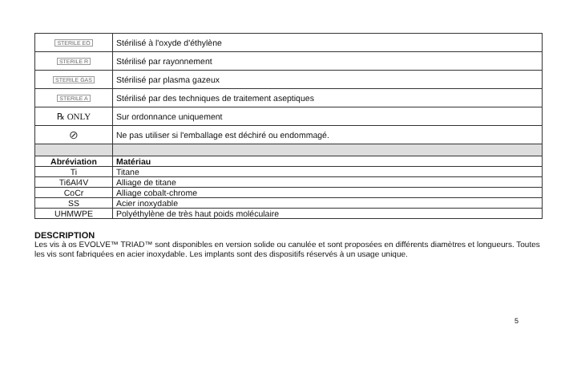| STERILE EO | Stérilisé à l'oxyde d'éthylène |
| STERILE R | Stérilisé par rayonnement |
| STERILE GAS | Stérilisé par plasma gazeux |
| STERILE A | Stérilisé par des techniques de traitement aseptiques |
| ℞ ONLY | Sur ordonnance uniquement |
| ⊘ | Ne pas utiliser si l'emballage est déchiré ou endommagé. |
| Abréviation | Matériau |
| Ti | Titane |
| Ti6Al4V | Alliage de titane |
| CoCr | Alliage cobalt-chrome |
| SS | Acier inoxydable |
| UHMWPE | Polyéthylène de très haut poids moléculaire |
DESCRIPTION
Les vis à os EVOLVE™ TRIAD™ sont disponibles en version solide ou canulée et sont proposées en différents diamètres et longueurs. Toutes les vis sont fabriquées en acier inoxydable. Les implants sont des dispositifs réservés à un usage unique.
5